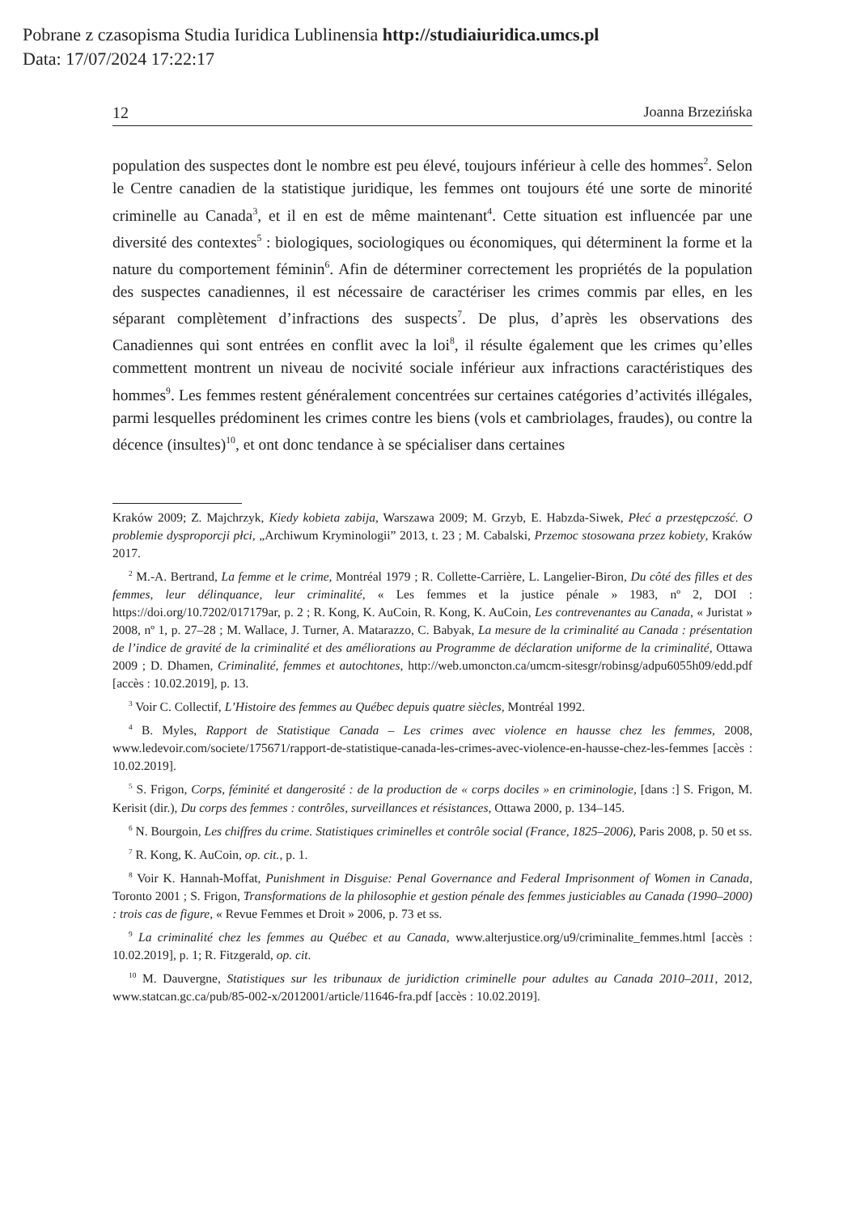Pobrane z czasopisma Studia Iuridica Lublinensia http://studiaiuridica.umcs.pl
Data: 17/07/2024 17:22:17
12 Joanna Brzezińska
population des suspectes dont le nombre est peu élevé, toujours inférieur à celle des hommes<sup>2</sup>. Selon le Centre canadien de la statistique juridique, les femmes ont toujours été une sorte de minorité criminelle au Canada<sup>3</sup>, et il en est de même maintenant<sup>4</sup>. Cette situation est influencée par une diversité des contextes<sup>5</sup> : biologiques, sociologiques ou économiques, qui déterminent la forme et la nature du comportement féminin<sup>6</sup>. Afin de déterminer correctement les propriétés de la population des suspectes canadiennes, il est nécessaire de caractériser les crimes commis par elles, en les séparant complètement d’infractions des suspects<sup>7</sup>. De plus, d’après les observations des Canadiennes qui sont entrées en conflit avec la loi<sup>8</sup>, il résulte également que les crimes qu’elles commettent montrent un niveau de nocivité sociale inférieur aux infractions caractéristiques des hommes<sup>9</sup>. Les femmes restent généralement concentrées sur certaines catégories d’activités illégales, parmi lesquelles prédominent les crimes contre les biens (vols et cambriolages, fraudes), ou contre la décence (insultes)<sup>10</sup>, et ont donc tendance à se spécialiser dans certaines
Kraków 2009; Z. Majchrzyk, Kiedy kobieta zabija, Warszawa 2009; M. Grzyb, E. Habzda-Siwek, Płeć a przestępczość. O problemie dysproporcji płci, „Archiwum Kryminologii” 2013, t. 23 ; M. Cabalski, Przemoc stosowana przez kobiety, Kraków 2017.
<sup>2</sup> M.-A. Bertrand, La femme et le crime, Montréal 1979 ; R. Collette-Carrière, L. Langelier-Biron, Du côté des filles et des femmes, leur délinquance, leur criminalité, « Les femmes et la justice pénale » 1983, nº 2, DOI : https://doi.org/10.7202/017179ar, p. 2 ; R. Kong, K. AuCoin, R. Kong, K. AuCoin, Les contrevenantes au Canada, « Juristat » 2008, nº 1, p. 27–28 ; M. Wallace, J. Turner, A. Matarazzo, C. Babyak, La mesure de la criminalité au Canada : présentation de l’indice de gravité de la criminalité et des améliorations au Programme de déclaration uniforme de la criminalité, Ottawa 2009 ; D. Dhamen, Criminalité, femmes et autochtones, http://web.umoncton.ca/umcm-sitesgr/robinsg/adpu6055h09/edd.pdf [accès : 10.02.2019], p. 13.
<sup>3</sup> Voir C. Collectif, L’Histoire des femmes au Québec depuis quatre siècles, Montréal 1992.
<sup>4</sup> B. Myles, Rapport de Statistique Canada – Les crimes avec violence en hausse chez les femmes, 2008, www.ledevoir.com/societe/175671/rapport-de-statistique-canada-les-crimes-avec-violence-en-hausse-chez-les-femmes [accès : 10.02.2019].
<sup>5</sup> S. Frigon, Corps, féminité et dangerosité : de la production de « corps dociles » en criminologie, [dans :] S. Frigon, M. Kerisit (dir.), Du corps des femmes : contrôles, surveillances et résistances, Ottawa 2000, p. 134–145.
<sup>6</sup> N. Bourgoin, Les chiffres du crime. Statistiques criminelles et contrôle social (France, 1825–2006), Paris 2008, p. 50 et ss.
<sup>7</sup> R. Kong, K. AuCoin, op. cit., p. 1.
<sup>8</sup> Voir K. Hannah-Moffat, Punishment in Disguise: Penal Governance and Federal Imprisonment of Women in Canada, Toronto 2001 ; S. Frigon, Transformations de la philosophie et gestion pénale des femmes justiciables au Canada (1990–2000) : trois cas de figure, « Revue Femmes et Droit » 2006, p. 73 et ss.
<sup>9</sup> La criminalité chez les femmes au Québec et au Canada, www.alterjustice.org/u9/criminalite_femmes.html [accès : 10.02.2019], p. 1; R. Fitzgerald, op. cit.
<sup>10</sup> M. Dauvergne, Statistiques sur les tribunaux de juridiction criminelle pour adultes au Canada 2010–2011, 2012, www.statcan.gc.ca/pub/85-002-x/2012001/article/11646-fra.pdf [accès : 10.02.2019].